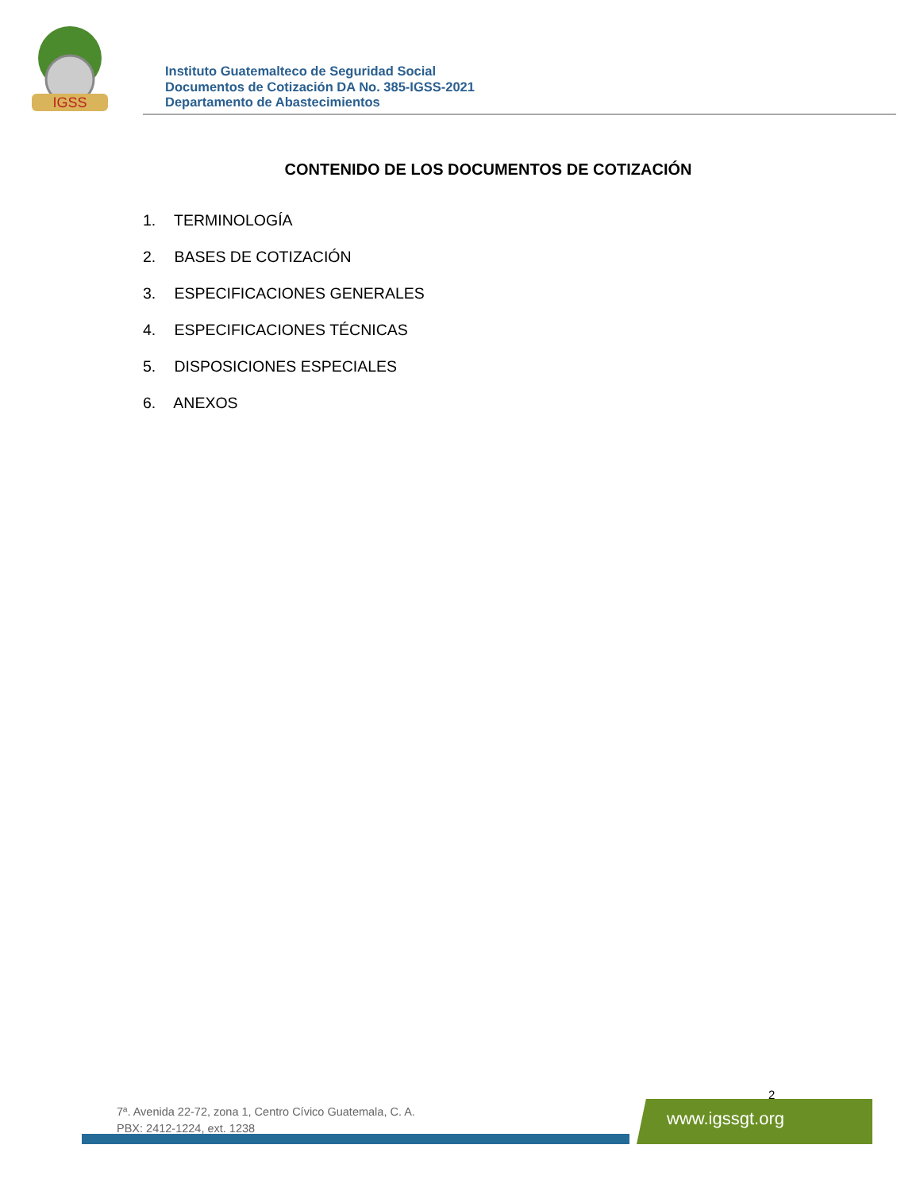IGSS
Instituto Guatemalteco de Seguridad Social
Documentos de Cotización DA No. 385-IGSS-2021
Departamento de Abastecimientos
CONTENIDO DE LOS DOCUMENTOS DE COTIZACIÓN
1. TERMINOLOGÍA
2. BASES DE COTIZACIÓN
3. ESPECIFICACIONES GENERALES
4. ESPECIFICACIONES TÉCNICAS
5. DISPOSICIONES ESPECIALES
6. ANEXOS
2
7ª. Avenida 22-72, zona 1, Centro Cívico Guatemala, C. A.
PBX: 2412-1224, ext. 1238
www.igssgt.org